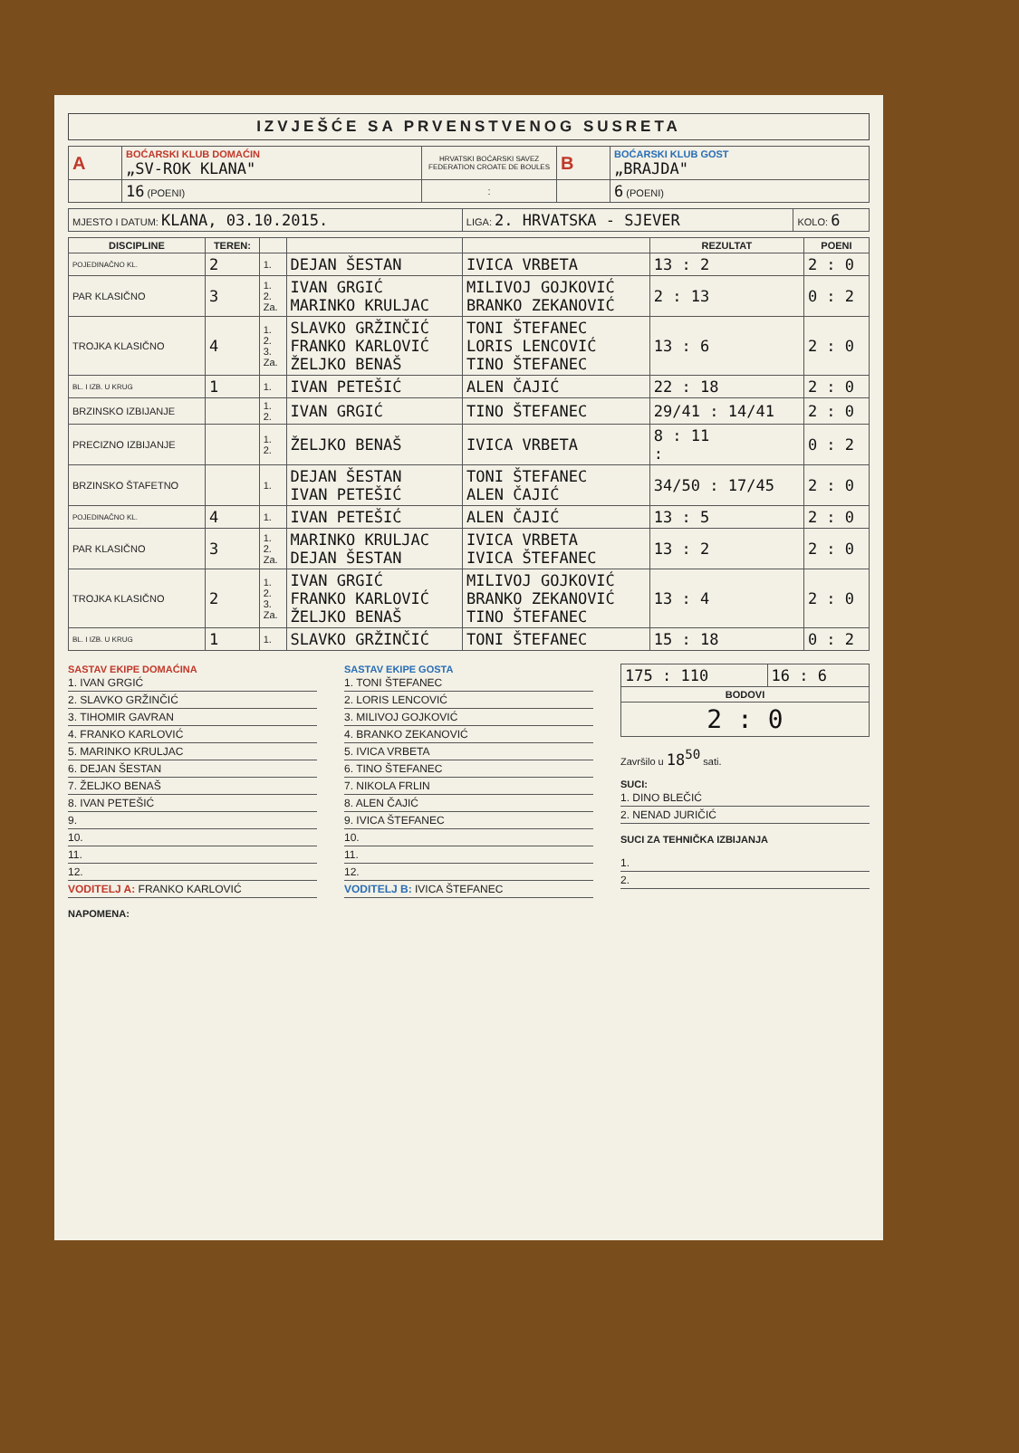IZVJEŠĆE SA PRVENSTVENOG SUSRETA
| A | BOĆARSKI KLUB DOMAĆIN „SV-ROK KLANA" | HRVATSKI BOĆARSKI SAVEZ FEDERATION CROATE DE BOULES | B | BOĆARSKI KLUB GOST „BRAJDA" |
| | 16 (POENI) | : | | 6 (POENI) |
| MJESTO I DATUM: KLANA, 03.10.2015. | LIGA: 2. HRVATSKA - SJEVER | KOLO: 6 |
| DISCIPLINE | TEREN: | | | | REZULTAT | POENI |
| --- | --- | --- | --- | --- | --- | --- |
| POJEDINAČNO KL. | 2 | 1. | DEJAN ŠESTAN | IVICA VRBETA | 13 : 2 | 2 : 0 |
| PAR KLASIČNO | 3 | 1. 2. Za. | IVAN GRGIĆ MARINKO KRULJAC | MILIVOJ GOJKOVIĆ BRANKO ZEKANOVIĆ | 2 : 13 | 0 : 2 |
| TROJKA KLASIČNO | 4 | 1. 2. 3. Za. | SLAVKO GRŽINČIĆ FRANKO KARLOVIĆ ŽELJKO BENAŠ | TONI ŠTEFANEC LORIS LENCOVIĆ TINO ŠTEFANEC | 13 : 6 | 2 : 0 |
| BL. I IZB. U KRUG | 1 | 1. | IVAN PETEŠIĆ | ALEN ČAJIĆ | 22 : 18 | 2 : 0 |
| BRZINSKO IZBIJANJE | | 1. 2. | IVAN GRGIĆ | TINO ŠTEFANEC | 29/41 : 14/41 | 2 : 0 |
| PRECIZNO IZBIJANJE | | 1. 2. | ŽELJKO BENAŠ | IVICA VRBETA | 8 : 11 : | 0 : 2 |
| BRZINSKO ŠTAFETNO | | 1. | DEJAN ŠESTAN IVAN PETEŠIĆ | TONI ŠTEFANEC ALEN ČAJIĆ | 34/50 : 17/45 | 2 : 0 |
| POJEDINAČNO KL. | 4 | 1. | IVAN PETEŠIĆ | ALEN ČAJIĆ | 13 : 5 | 2 : 0 |
| PAR KLASIČNO | 3 | 1. 2. Za. | MARINKO KRULJAC DEJAN ŠESTAN | IVICA VRBETA IVICA ŠTEFANEC | 13 : 2 | 2 : 0 |
| TROJKA KLASIČNO | 2 | 1. 2. 3. Za. | IVAN GRGIĆ FRANKO KARLOVIĆ ŽELJKO BENAŠ | MILIVOJ GOJKOVIĆ BRANKO ZEKANOVIĆ TINO ŠTEFANEC | 13 : 4 | 2 : 0 |
| BL. I IZB. U KRUG | 1 | 1. | SLAVKO GRŽINČIĆ | TONI ŠTEFANEC | 15 : 18 | 0 : 2 |
SASTAV EKIPE DOMAĆINA
1. IVAN GRGIĆ
2. SLAVKO GRŽINČIĆ
3. TIHOMIR GAVRAN
4. FRANKO KARLOVIĆ
5. MARINKO KRULJAC
6. DEJAN ŠESTAN
7. ŽELJKO BENAŠ
8. IVAN PETEŠIĆ
9.
10.
11.
12.
VODITELJ A: FRANKO KARLOVIĆ
SASTAV EKIPE GOSTA
1. TONI ŠTEFANEC
2. LORIS LENCOVIĆ
3. MILIVOJ GOJKOVIĆ
4. BRANKO ZEKANOVIĆ
5. IVICA VRBETA
6. TINO ŠTEFANEC
7. NIKOLA FRLIN
8. ALEN ČAJIĆ
9. IVICA ŠTEFANEC
10.
11.
12.
VODITELJ B: IVICA ŠTEFANEC
| 175 : 110 | 16 : 6 |
| BODOVI | |
| 2 : 0 | |
Završilo u 18<sup>50</sup> sati.
SUCI:
1. DINO BLEČIĆ
2. NENAD JURIČIĆ
SUCI ZA TEHNIČKA IZBIJANJA
1.
2.
NAPOMENA: